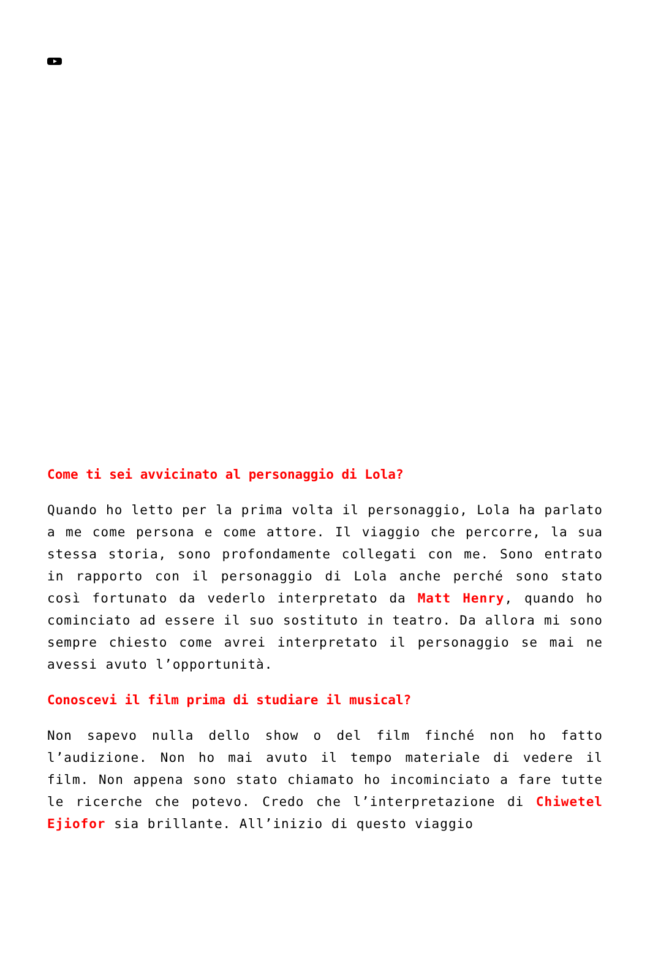Come ti sei avvicinato al personaggio di Lola?
Quando ho letto per la prima volta il personaggio, Lola ha parlato a me come persona e come attore. Il viaggio che percorre, la sua stessa storia, sono profondamente collegati con me. Sono entrato in rapporto con il personaggio di Lola anche perché sono stato così fortunato da vederlo interpretato da Matt Henry, quando ho cominciato ad essere il suo sostituto in teatro. Da allora mi sono sempre chiesto come avrei interpretato il personaggio se mai ne avessi avuto l’opportunità.
Conoscevi il film prima di studiare il musical?
Non sapevo nulla dello show o del film finché non ho fatto l’audizione. Non ho mai avuto il tempo materiale di vedere il film. Non appena sono stato chiamato ho incominciato a fare tutte le ricerche che potevo. Credo che l’interpretazione di Chiwetel Ejiofor sia brillante. All’inizio di questo viaggio